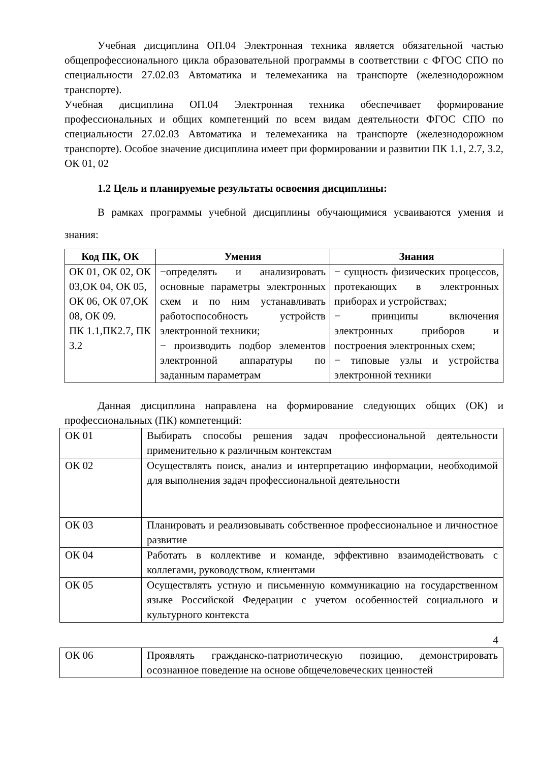Учебная дисциплина ОП.04 Электронная техника является обязательной частью общепрофессионального цикла образовательной программы в соответствии с ФГОС СПО по специальности 27.02.03 Автоматика и телемеханика на транспорте (железнодорожном транспорте).
Учебная дисциплина ОП.04 Электронная техника обеспечивает формирование профессиональных и общих компетенций по всем видам деятельности ФГОС СПО по специальности 27.02.03 Автоматика и телемеханика на транспорте (железнодорожном транспорте). Особое значение дисциплина имеет при формировании и развитии ПК 1.1, 2.7, 3.2, ОК 01, 02
1.2 Цель и планируемые результаты освоения дисциплины:
В рамках программы учебной дисциплины обучающимися усваиваются умения и знания:
| Код ПК, ОК | Умения | Знания |
| --- | --- | --- |
| ОК 01, ОК 02, ОК 03,ОК 04, ОК 05, ОК 06, ОК 07,ОК 08, ОК 09. ПК 1.1,ПК2.7, ПК 3.2 | −определять и анализировать основные параметры электронных схем и по ним устанавливать работоспособность устройств электронной техники; − производить подбор элементов электронной аппаратуры по заданным параметрам | − сущность физических процессов, протекающих в электронных приборах и устройствах; − принципы включения электронных приборов и построения электронных схем; − типовые узлы и устройства электронной техники |
Данная дисциплина направлена на формирование следующих общих (ОК) и профессиональных (ПК) компетенций:
| ОК 01 | Выбирать способы решения задач профессиональной деятельности применительно к различным контекстам |
| ОК 02 | Осуществлять поиск, анализ и интерпретацию информации, необходимой для выполнения задач профессиональной деятельности |
| ОК 03 | Планировать и реализовывать собственное профессиональное и личностное развитие |
| ОК 04 | Работать в коллективе и команде, эффективно взаимодействовать с коллегами, руководством, клиентами |
| ОК 05 | Осуществлять устную и письменную коммуникацию на государственном языке Российской Федерации с учетом особенностей социального и культурного контекста |
4
| ОК 06 | Проявлять гражданско-патриотическую позицию, демонстрировать осознанное поведение на основе общечеловеческих ценностей |